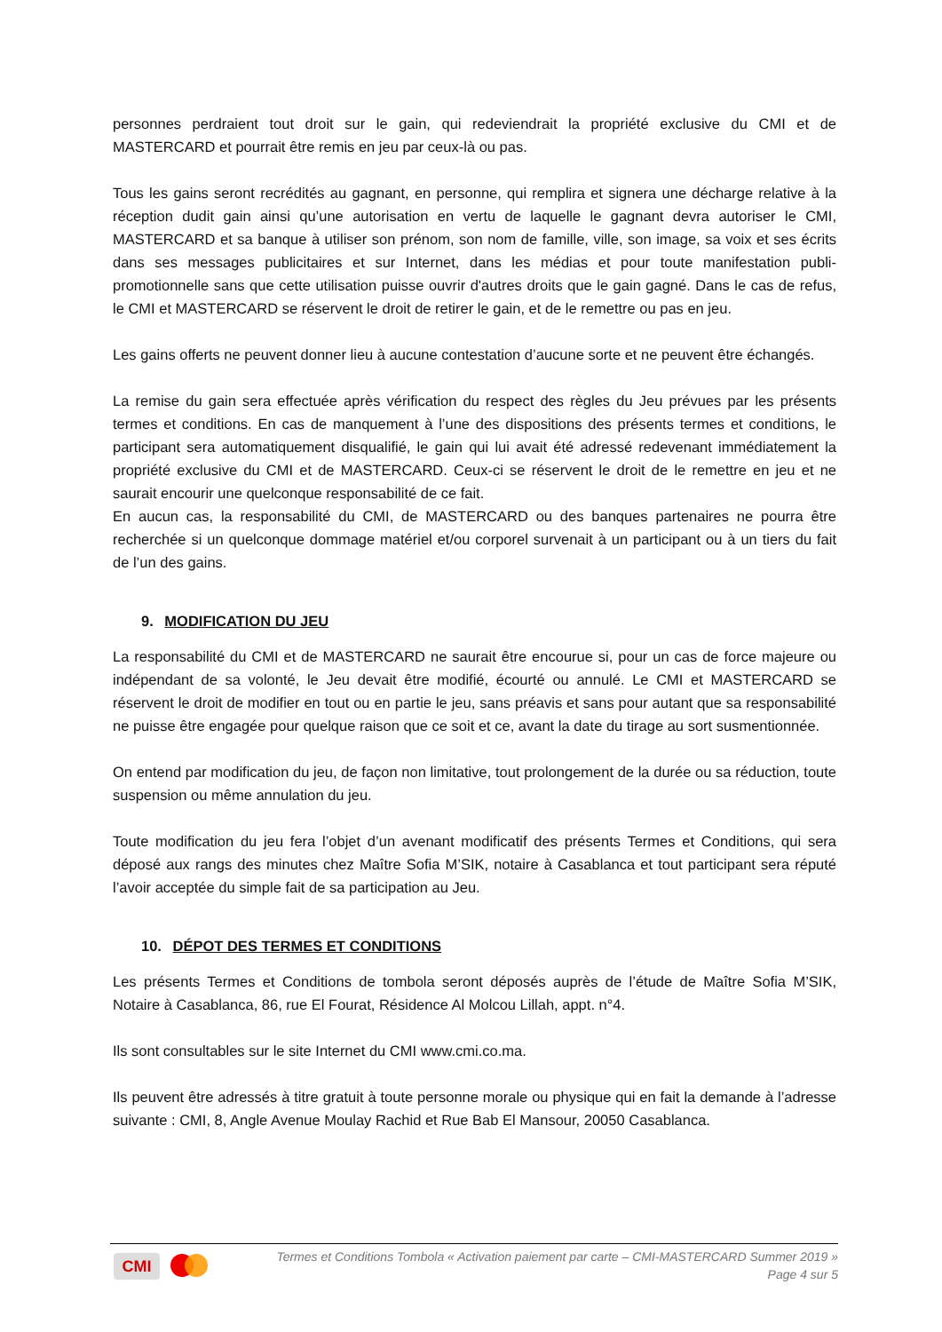personnes perdraient tout droit sur le gain, qui redeviendrait la propriété exclusive du CMI et de MASTERCARD et pourrait être remis en jeu par ceux-là ou pas.
Tous les gains seront recrédités au gagnant, en personne, qui remplira et signera une décharge relative à la réception dudit gain ainsi qu’une autorisation en vertu de laquelle le gagnant devra autoriser le CMI, MASTERCARD et sa banque à utiliser son prénom, son nom de famille, ville, son image, sa voix et ses écrits dans ses messages publicitaires et sur Internet, dans les médias et pour toute manifestation publi-promotionnelle sans que cette utilisation puisse ouvrir d'autres droits que le gain gagné. Dans le cas de refus, le CMI et MASTERCARD se réservent le droit de retirer le gain, et de le remettre ou pas en jeu.
Les gains offerts ne peuvent donner lieu à aucune contestation d’aucune sorte et ne peuvent être échangés.
La remise du gain sera effectuée après vérification du respect des règles du Jeu prévues par les présents termes et conditions. En cas de manquement à l’une des dispositions des présents termes et conditions, le participant sera automatiquement disqualifié, le gain qui lui avait été adressé redevenant immédiatement la propriété exclusive du CMI et de MASTERCARD. Ceux-ci se réservent le droit de le remettre en jeu et ne saurait encourir une quelconque responsabilité de ce fait.
En aucun cas, la responsabilité du CMI, de MASTERCARD ou des banques partenaires ne pourra être recherchée si un quelconque dommage matériel et/ou corporel survenait à un participant ou à un tiers du fait de l’un des gains.
9. MODIFICATION DU JEU
La responsabilité du CMI et de MASTERCARD ne saurait être encourue si, pour un cas de force majeure ou indépendant de sa volonté, le Jeu devait être modifié, écourté ou annulé. Le CMI et MASTERCARD se réservent le droit de modifier en tout ou en partie le jeu, sans préavis et sans pour autant que sa responsabilité ne puisse être engagée pour quelque raison que ce soit et ce, avant la date du tirage au sort susmentionnée.
On entend par modification du jeu, de façon non limitative, tout prolongement de la durée ou sa réduction, toute suspension ou même annulation du jeu.
Toute modification du jeu fera l’objet d’un avenant modificatif des présents Termes et Conditions, qui sera déposé aux rangs des minutes chez Maître Sofia M’SIK, notaire à Casablanca et tout participant sera réputé l’avoir acceptée du simple fait de sa participation au Jeu.
10. DÉPOT DES TERMES ET CONDITIONS
Les présents Termes et Conditions de tombola seront déposés auprès de l’étude de Maître Sofia M’SIK, Notaire à Casablanca, 86, rue El Fourat, Résidence Al Molcou Lillah, appt. n°4.
Ils sont consultables sur le site Internet du CMI www.cmi.co.ma.
Ils peuvent être adressés à titre gratuit à toute personne morale ou physique qui en fait la demande à l’adresse suivante : CMI, 8, Angle Avenue Moulay Rachid et Rue Bab El Mansour, 20050 Casablanca.
CMI
Termes et Conditions Tombola « Activation paiement par carte – CMI-MASTERCARD Summer 2019 »
Page 4 sur 5